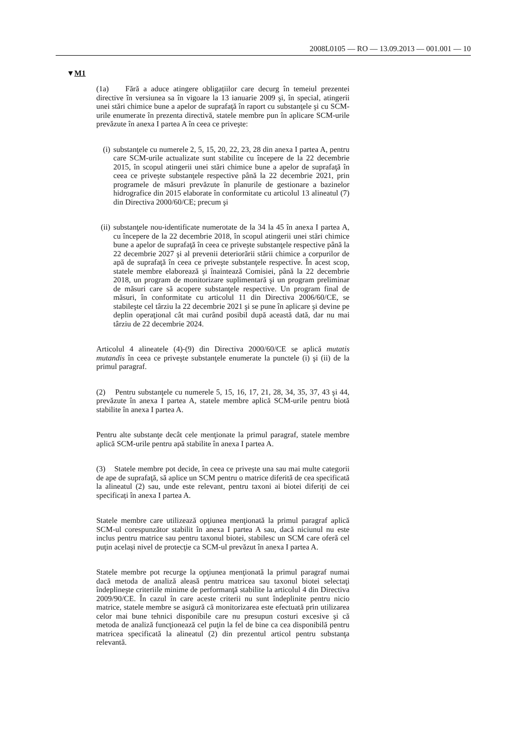2008L0105 — RO — 13.09.2013 — 001.001 — 10
▼M1
(1a) Fără a aduce atingere obligațiilor care decurg în temeiul prezentei directive în versiunea sa în vigoare la 13 ianuarie 2009 şi, în special, atingerii unei stări chimice bune a apelor de suprafaţă în raport cu substanţele şi cu SCM-urile enumerate în prezenta directivă, statele membre pun în aplicare SCM-urile prevăzute în anexa I partea A în ceea ce priveşte:
(i) substanţele cu numerele 2, 5, 15, 20, 22, 23, 28 din anexa I partea A, pentru care SCM-urile actualizate sunt stabilite cu începere de la 22 decembrie 2015, în scopul atingerii unei stări chimice bune a apelor de suprafaţă în ceea ce priveşte substanţele respective până la 22 decembrie 2021, prin programele de măsuri prevăzute în planurile de gestionare a bazinelor hidrografice din 2015 elaborate în conformitate cu articolul 13 alineatul (7) din Directiva 2000/60/CE; precum şi
(ii) substanţele nou-identificate numerotate de la 34 la 45 în anexa I partea A, cu începere de la 22 decembrie 2018, în scopul atingerii unei stări chimice bune a apelor de suprafaţă în ceea ce priveşte substanţele respective până la 22 decembrie 2027 şi al prevenii deteriorării stării chimice a corpurilor de apă de suprafaţă în ceea ce priveşte substanţele respective. În acest scop, statele membre elaborează şi înaintează Comisiei, până la 22 decembrie 2018, un program de monitorizare suplimentară şi un program preliminar de măsuri care să acopere substanţele respective. Un program final de măsuri, în conformitate cu articolul 11 din Directiva 2006/60/CE, se stabileşte cel târziu la 22 decembrie 2021 şi se pune în aplicare şi devine pe deplin operaţional cât mai curând posibil după această dată, dar nu mai târziu de 22 decembrie 2024.
Articolul 4 alineatele (4)-(9) din Directiva 2000/60/CE se aplică mutatis mutandis în ceea ce priveşte substanţele enumerate la punctele (i) şi (ii) de la primul paragraf.
(2) Pentru substanţele cu numerele 5, 15, 16, 17, 21, 28, 34, 35, 37, 43 şi 44, prevăzute în anexa I partea A, statele membre aplică SCM-urile pentru biotă stabilite în anexa I partea A.
Pentru alte substanţe decât cele menţionate la primul paragraf, statele membre aplică SCM-urile pentru apă stabilite în anexa I partea A.
(3) Statele membre pot decide, în ceea ce privește una sau mai multe categorii de ape de suprafaţă, să aplice un SCM pentru o matrice diferită de cea specificată la alineatul (2) sau, unde este relevant, pentru taxoni ai biotei diferiți de cei specificați în anexa I partea A.
Statele membre care utilizează opţiunea menţionată la primul paragraf aplică SCM-ul corespunzător stabilit în anexa I partea A sau, dacă niciunul nu este inclus pentru matrice sau pentru taxonul biotei, stabilesc un SCM care oferă cel puţin acelaşi nivel de protecţie ca SCM-ul prevăzut în anexa I partea A.
Statele membre pot recurge la opţiunea menţionată la primul paragraf numai dacă metoda de analiză aleasă pentru matricea sau taxonul biotei selectaţi îndeplineşte criteriile minime de performanţă stabilite la articolul 4 din Directiva 2009/90/CE. În cazul în care aceste criterii nu sunt îndeplinite pentru nicio matrice, statele membre se asigură că monitorizarea este efectuată prin utilizarea celor mai bune tehnici disponibile care nu presupun costuri excesive şi că metoda de analiză funcţionează cel puţin la fel de bine ca cea disponibilă pentru matricea specificată la alineatul (2) din prezentul articol pentru substanţa relevantă.